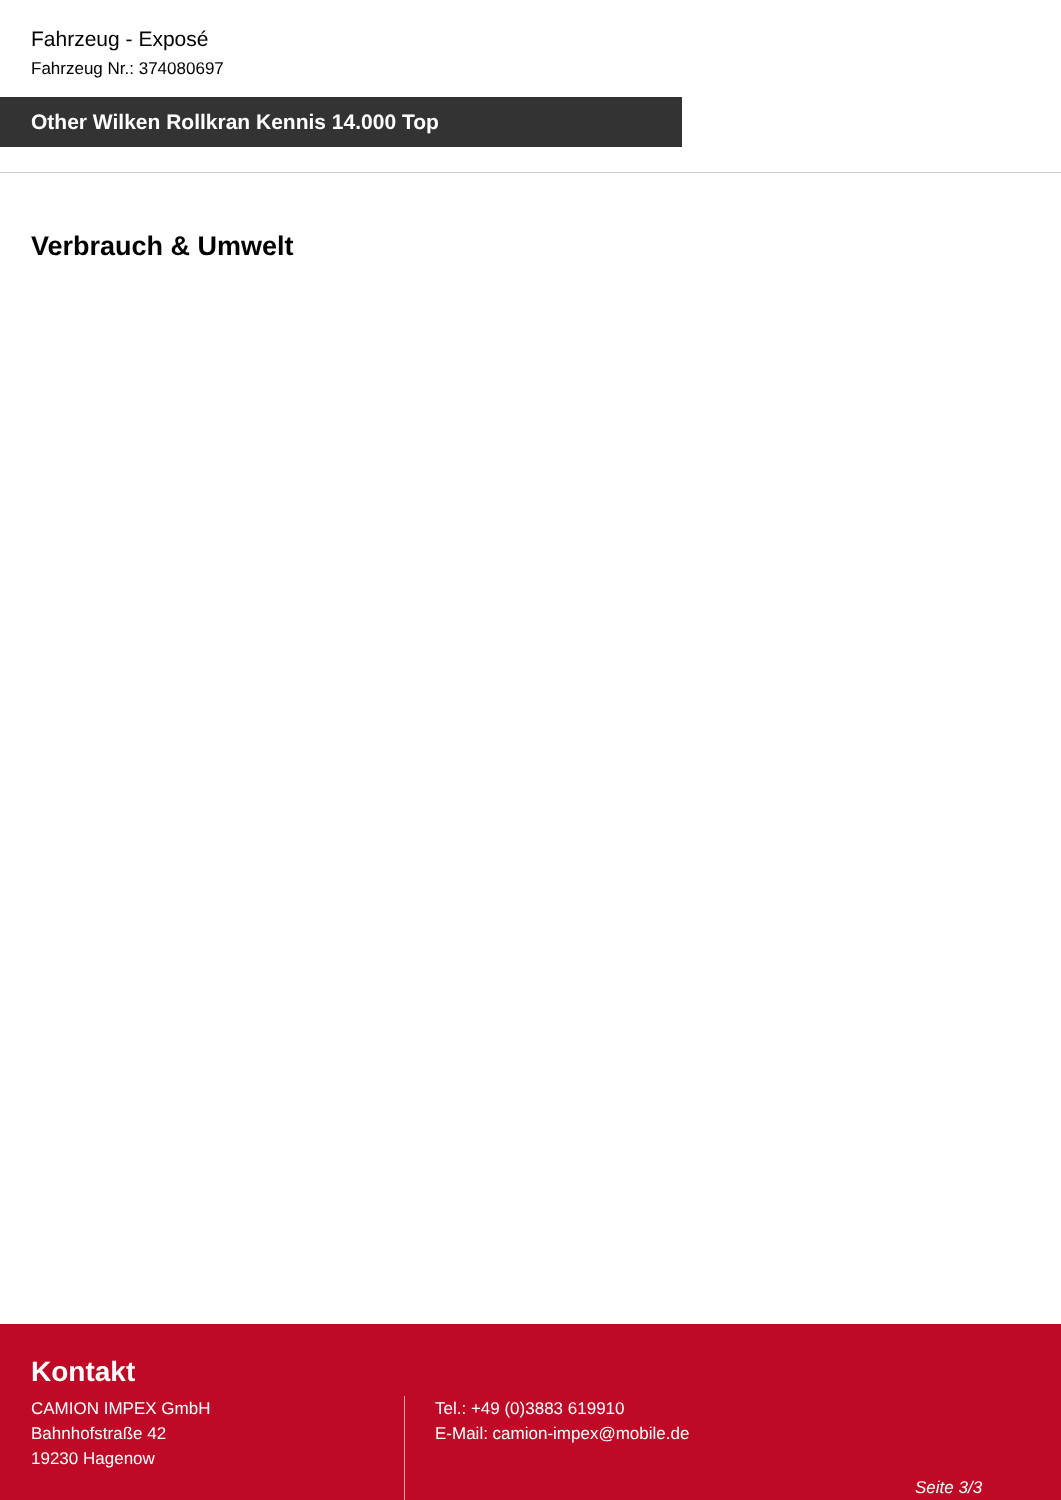Fahrzeug - Exposé
Fahrzeug Nr.: 374080697
Other Wilken Rollkran Kennis 14.000 Top
Verbrauch & Umwelt
Kontakt
CAMION IMPEX GmbH
Bahnhofstraße 42
19230 Hagenow
Tel.: +49 (0)3883 619910
E-Mail: camion-impex@mobile.de
Seite 3/3